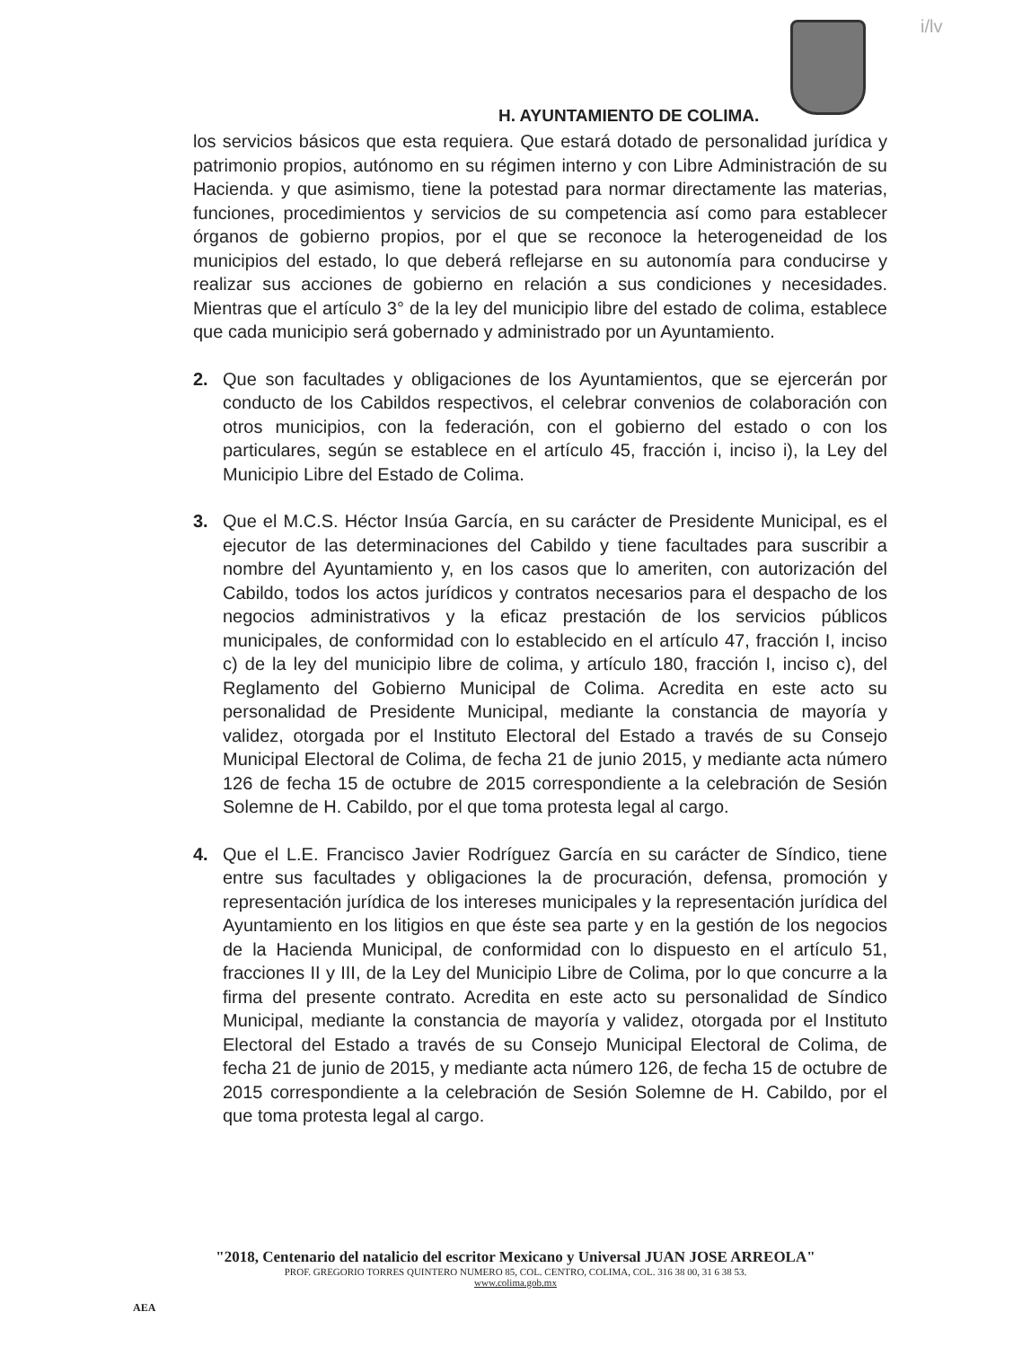i/lv
H. AYUNTAMIENTO DE COLIMA.
los servicios básicos que esta requiera. Que estará dotado de personalidad jurídica y patrimonio propios, autónomo en su régimen interno y con Libre Administración de su Hacienda. y que asimismo, tiene la potestad para normar directamente las materias, funciones, procedimientos y servicios de su competencia así como para establecer órganos de gobierno propios, por el que se reconoce la heterogeneidad de los municipios del estado, lo que deberá reflejarse en su autonomía para conducirse y realizar sus acciones de gobierno en relación a sus condiciones y necesidades. Mientras que el artículo 3° de la ley del municipio libre del estado de colima, establece que cada municipio será gobernado y administrado por un Ayuntamiento.
2. Que son facultades y obligaciones de los Ayuntamientos, que se ejercerán por conducto de los Cabildos respectivos, el celebrar convenios de colaboración con otros municipios, con la federación, con el gobierno del estado o con los particulares, según se establece en el artículo 45, fracción i, inciso i), la Ley del Municipio Libre del Estado de Colima.
3. Que el M.C.S. Héctor Insúa García, en su carácter de Presidente Municipal, es el ejecutor de las determinaciones del Cabildo y tiene facultades para suscribir a nombre del Ayuntamiento y, en los casos que lo ameriten, con autorización del Cabildo, todos los actos jurídicos y contratos necesarios para el despacho de los negocios administrativos y la eficaz prestación de los servicios públicos municipales, de conformidad con lo establecido en el artículo 47, fracción I, inciso c) de la ley del municipio libre de colima, y artículo 180, fracción I, inciso c), del Reglamento del Gobierno Municipal de Colima. Acredita en este acto su personalidad de Presidente Municipal, mediante la constancia de mayoría y validez, otorgada por el Instituto Electoral del Estado a través de su Consejo Municipal Electoral de Colima, de fecha 21 de junio 2015, y mediante acta número 126 de fecha 15 de octubre de 2015 correspondiente a la celebración de Sesión Solemne de H. Cabildo, por el que toma protesta legal al cargo.
4. Que el L.E. Francisco Javier Rodríguez García en su carácter de Síndico, tiene entre sus facultades y obligaciones la de procuración, defensa, promoción y representación jurídica de los intereses municipales y la representación jurídica del Ayuntamiento en los litigios en que éste sea parte y en la gestión de los negocios de la Hacienda Municipal, de conformidad con lo dispuesto en el artículo 51, fracciones II y III, de la Ley del Municipio Libre de Colima, por lo que concurre a la firma del presente contrato. Acredita en este acto su personalidad de Síndico Municipal, mediante la constancia de mayoría y validez, otorgada por el Instituto Electoral del Estado a través de su Consejo Municipal Electoral de Colima, de fecha 21 de junio de 2015, y mediante acta número 126, de fecha 15 de octubre de 2015 correspondiente a la celebración de Sesión Solemne de H. Cabildo, por el que toma protesta legal al cargo.
"2018, Centenario del natalicio del escritor Mexicano y Universal JUAN JOSE ARREOLA"
PROF. GREGORIO TORRES QUINTERO NUMERO 85, COL. CENTRO, COLIMA, COL. 316 38 00, 31 6 38 53.
www.colima.gob.mx
AEA